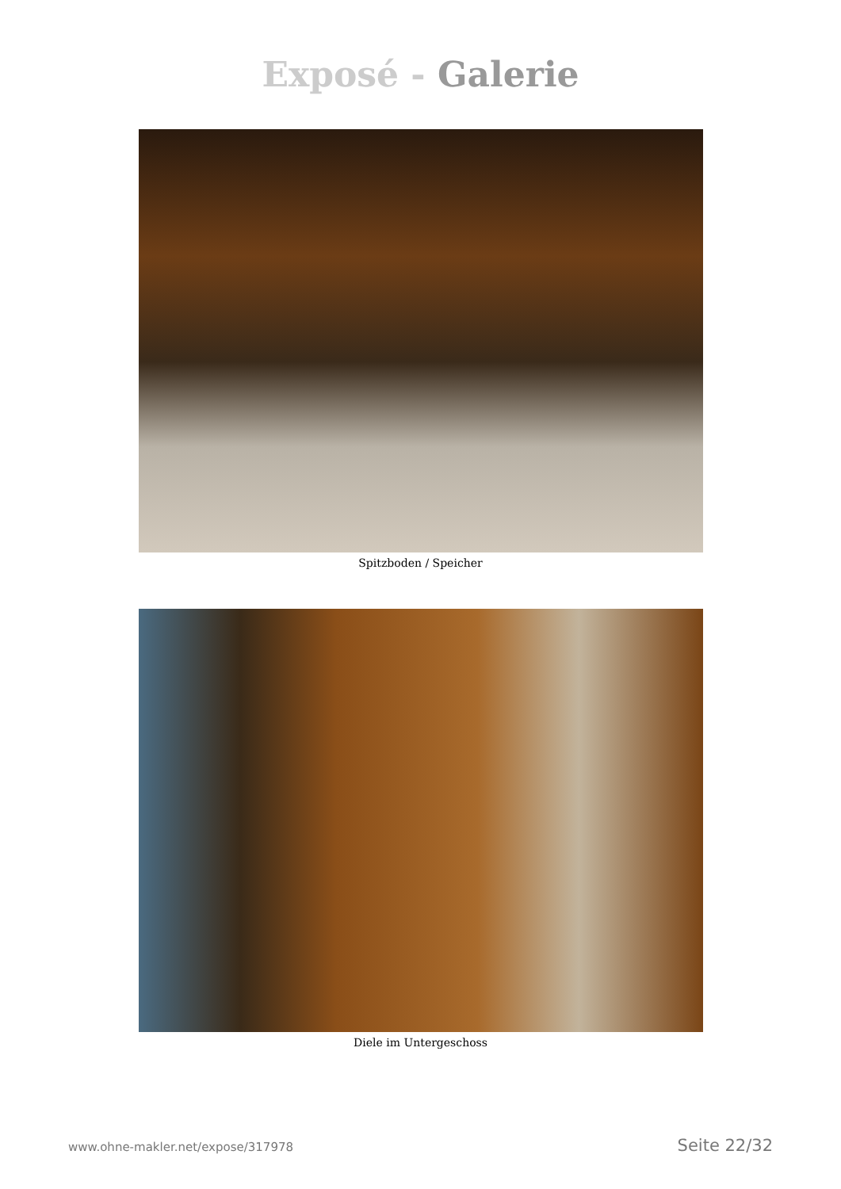Exposé - Galerie
Spitzboden / Speicher
Diele im Untergeschoss
www.ohne-makler.net/expose/317978 Seite 22/32